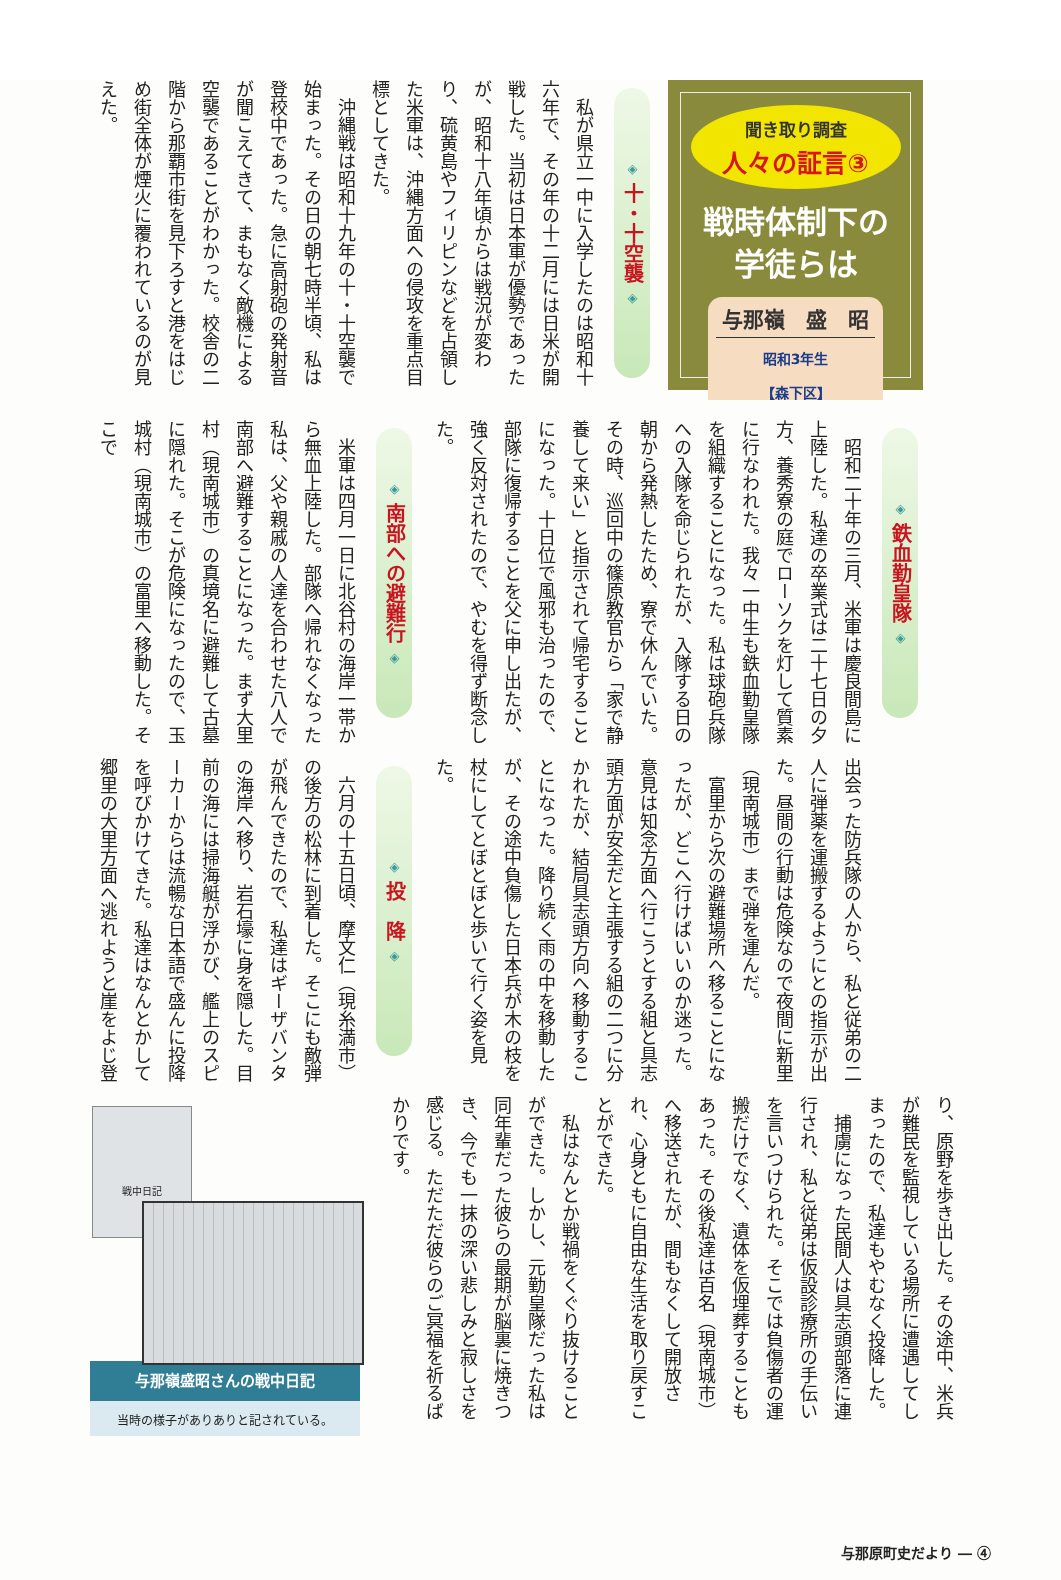聞き取り調査
人々の証言③
戦時体制下の
学徒らは
与那嶺　盛　昭
昭和3年生
【森下区】
◈ 十・十空襲 ◈
私が県立一中に入学したのは昭和十六年で、その年の十二月には日米が開戦した。当初は日本軍が優勢であったが、昭和十八年頃からは戦況が変わり、硫黄島やフィリピンなどを占領した米軍は、沖縄方面への侵攻を重点目標としてきた。
沖縄戦は昭和十九年の十・十空襲で始まった。その日の朝七時半頃、私は登校中であった。急に高射砲の発射音が聞こえてきて、まもなく敵機による空襲であることがわかった。校舎の二階から那覇市街を見下ろすと港をはじめ街全体が煙火に覆われているのが見えた。
◈ 鉄血勤皇隊 ◈
昭和二十年の三月、米軍は慶良間島に上陸した。私達の卒業式は二十七日の夕方、養秀寮の庭でローソクを灯して質素に行なわれた。我々一中生も鉄血勤皇隊を組織することになった。私は球砲兵隊への入隊を命じられたが、入隊する日の朝から発熱したため、寮で休んでいた。その時、巡回中の篠原教官から「家で静養して来い」と指示されて帰宅することになった。十日位で風邪も治ったので、部隊に復帰することを父に申し出たが、強く反対されたので、やむを得ず断念した。
◈ 南部への避難行 ◈
米軍は四月一日に北谷村の海岸一帯から無血上陸した。部隊へ帰れなくなった私は、父や親戚の人達を合わせた八人で南部へ避難することになった。まず大里村（現南城市）の真境名に避難して古墓に隠れた。そこが危険になったので、玉城村（現南城市）の富里へ移動した。そこで
出会った防兵隊の人から、私と従弟の二人に弾薬を運搬するようにとの指示が出た。昼間の行動は危険なので夜間に新里（現南城市）まで弾を運んだ。
富里から次の避難場所へ移ることになったが、どこへ行けばいいのか迷った。意見は知念方面へ行こうとする組と具志頭方面が安全だと主張する組の二つに分かれたが、結局具志頭方向へ移動することになった。降り続く雨の中を移動したが、その途中負傷した日本兵が木の枝を杖にしてとぼとぼと歩いて行く姿を見た。
◈ 投　降 ◈
六月の十五日頃、摩文仁（現糸満市）の後方の松林に到着した。そこにも敵弾が飛んできたので、私達はギーザバンタの海岸へ移り、岩石壕に身を隠した。目前の海には掃海艇が浮かび、艦上のスピーカーからは流暢な日本語で盛んに投降を呼びかけてきた。私達はなんとかして郷里の大里方面へ逃れようと崖をよじ登
り、原野を歩き出した。その途中、米兵が難民を監視している場所に遭遇してしまったので、私達もやむなく投降した。
捕虜になった民間人は具志頭部落に連行され、私と従弟は仮設診療所の手伝いを言いつけられた。そこでは負傷者の運搬だけでなく、遺体を仮埋葬することもあった。その後私達は百名（現南城市）へ移送されたが、間もなくして開放され、心身ともに自由な生活を取り戻すことができた。
私はなんとか戦禍をくぐり抜けることができた。しかし、元勤皇隊だった私は同年輩だった彼らの最期が脳裏に焼きつき、今でも一抹の深い悲しみと寂しさを感じる。ただただ彼らのご冥福を祈るばかりです。
戦中日記
与那嶺盛昭さんの戦中日記
当時の様子がありありと記されている。
与那原町史だより ― ④